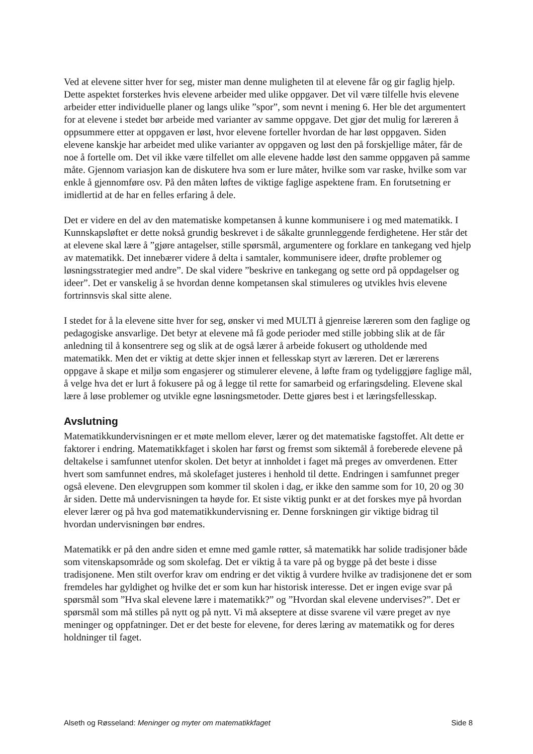Ved at elevene sitter hver for seg, mister man denne muligheten til at elevene får og gir faglig hjelp. Dette aspektet forsterkes hvis elevene arbeider med ulike oppgaver. Det vil være tilfelle hvis elevene arbeider etter individuelle planer og langs ulike ”spor”, som nevnt i mening 6. Her ble det argumentert for at elevene i stedet bør arbeide med varianter av samme oppgave. Det gjør det mulig for læreren å oppsummere etter at oppgaven er løst, hvor elevene forteller hvordan de har løst oppgaven. Siden elevene kanskje har arbeidet med ulike varianter av oppgaven og løst den på forskjellige måter, får de noe å fortelle om. Det vil ikke være tilfellet om alle elevene hadde løst den samme oppgaven på samme måte. Gjennom variasjon kan de diskutere hva som er lure måter, hvilke som var raske, hvilke som var enkle å gjennomføre osv. På den måten løftes de viktige faglige aspektene fram. En forutsetning er imidlertid at de har en felles erfaring å dele.
Det er videre en del av den matematiske kompetansen å kunne kommunisere i og med matematikk. I Kunnskapsløftet er dette nokså grundig beskrevet i de såkalte grunnleggende ferdighetene. Her står det at elevene skal lære å ”gjøre antagelser, stille spørsmål, argumentere og forklare en tankegang ved hjelp av matematikk. Det innebærer videre å delta i samtaler, kommunisere ideer, drøfte problemer og løsningsstrategier med andre”. De skal videre ”beskrive en tankegang og sette ord på oppdagelser og ideer”. Det er vanskelig å se hvordan denne kompetansen skal stimuleres og utvikles hvis elevene fortrinnsvis skal sitte alene.
I stedet for å la elevene sitte hver for seg, ønsker vi med MULTI å gjenreise læreren som den faglige og pedagogiske ansvarlige. Det betyr at elevene må få gode perioder med stille jobbing slik at de får anledning til å konsentrere seg og slik at de også lærer å arbeide fokusert og utholdende med matematikk. Men det er viktig at dette skjer innen et fellesskap styrt av læreren. Det er lærerens oppgave å skape et miljø som engasjerer og stimulerer elevene, å løfte fram og tydeliggjøre faglige mål, å velge hva det er lurt å fokusere på og å legge til rette for samarbeid og erfaringsdeling. Elevene skal lære å løse problemer og utvikle egne løsningsmetoder. Dette gjøres best i et læringsfellesskap.
Avslutning
Matematikkundervisningen er et møte mellom elever, lærer og det matematiske fagstoffet. Alt dette er faktorer i endring. Matematikkfaget i skolen har først og fremst som siktemål å foreberede elevene på deltakelse i samfunnet utenfor skolen. Det betyr at innholdet i faget må preges av omverdenen. Etter hvert som samfunnet endres, må skolefaget justeres i henhold til dette. Endringen i samfunnet preger også elevene. Den elevgruppen som kommer til skolen i dag, er ikke den samme som for 10, 20 og 30 år siden. Dette må undervisningen ta høyde for. Et siste viktig punkt er at det forskes mye på hvordan elever lærer og på hva god matematikkundervisning er. Denne forskningen gir viktige bidrag til hvordan undervisningen bør endres.
Matematikk er på den andre siden et emne med gamle røtter, så matematikk har solide tradisjoner både som vitenskapsområde og som skolefag. Det er viktig å ta vare på og bygge på det beste i disse tradisjonene. Men stilt overfor krav om endring er det viktig å vurdere hvilke av tradisjonene det er som fremdeles har gyldighet og hvilke det er som kun har historisk interesse. Det er ingen evige svar på spørsmål som ”Hva skal elevene lære i matematikk?” og ”Hvordan skal elevene undervises?”. Det er spørsmål som må stilles på nytt og på nytt. Vi må akseptere at disse svarene vil være preget av nye meninger og oppfatninger. Det er det beste for elevene, for deres læring av matematikk og for deres holdninger til faget.
Alseth og Røsseland: Meninger og myter om matematikkfaget Side 8